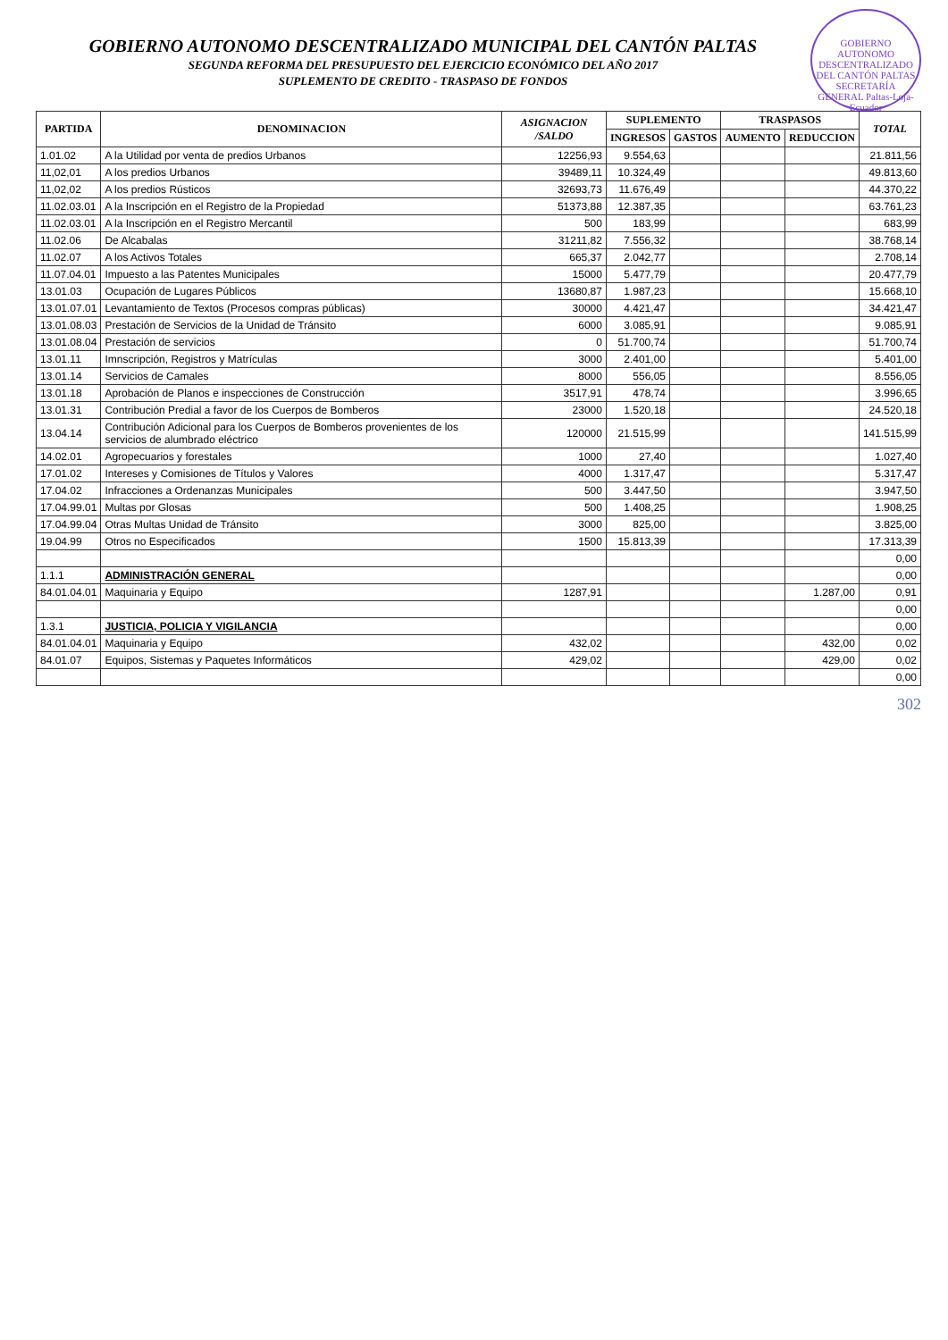GOBIERNO AUTONOMO DESCENTRALIZADO DEL CANTÓN PALTAS SECRETARÍA GENERAL Paltas-Loja-Ecuador
GOBIERNO AUTONOMO DESCENTRALIZADO MUNICIPAL DEL CANTÓN PALTAS
SEGUNDA REFORMA DEL PRESUPUESTO DEL EJERCICIO ECONÓMICO DEL AÑO 2017
SUPLEMENTO DE CREDITO - TRASPASO DE FONDOS
| PARTIDA | DENOMINACION | ASIGNACION /SALDO | SUPLEMENTO | | TRASPASOS | | TOTAL |
| --- | --- | --- | --- | --- | --- | --- | --- |
| | | | INGRESOS | GASTOS | AUMENTO | REDUCCION | |
| 1.01.02 | A la Utilidad por venta de predios Urbanos | 12256,93 | 9.554,63 | | | | 21.811,56 |
| 11,02,01 | A los predios Urbanos | 39489,11 | 10.324,49 | | | | 49.813,60 |
| 11,02,02 | A los predios Rústicos | 32693,73 | 11.676,49 | | | | 44.370,22 |
| 11.02.03.01 | A la Inscripción en el Registro de la Propiedad | 51373,88 | 12.387,35 | | | | 63.761,23 |
| 11.02.03.01 | A la Inscripción en el Registro Mercantil | 500 | 183,99 | | | | 683,99 |
| 11.02.06 | De Alcabalas | 31211,82 | 7.556,32 | | | | 38.768,14 |
| 11.02.07 | A los Activos Totales | 665,37 | 2.042,77 | | | | 2.708,14 |
| 11.07.04.01 | Impuesto a las Patentes Municipales | 15000 | 5.477,79 | | | | 20.477,79 |
| 13.01.03 | Ocupación de Lugares Públicos | 13680,87 | 1.987,23 | | | | 15.668,10 |
| 13.01.07.01 | Levantamiento de Textos (Procesos compras públicas) | 30000 | 4.421,47 | | | | 34.421,47 |
| 13.01.08.03 | Prestación de Servicios de la Unidad de Tránsito | 6000 | 3.085,91 | | | | 9.085,91 |
| 13.01.08.04 | Prestación de servicios | 0 | 51.700,74 | | | | 51.700,74 |
| 13.01.11 | Imnscripción, Registros y Matrículas | 3000 | 2.401,00 | | | | 5.401,00 |
| 13.01.14 | Servicios de Camales | 8000 | 556,05 | | | | 8.556,05 |
| 13.01.18 | Aprobación de Planos e inspecciones de Construcción | 3517,91 | 478,74 | | | | 3.996,65 |
| 13.01.31 | Contribución Predial a favor de los Cuerpos de Bomberos | 23000 | 1.520,18 | | | | 24.520,18 |
| 13.04.14 | Contribución Adicional para los Cuerpos de Bomberos provenientes de los servicios de alumbrado eléctrico | 120000 | 21.515,99 | | | | 141.515,99 |
| 14.02.01 | Agropecuarios y forestales | 1000 | 27,40 | | | | 1.027,40 |
| 17.01.02 | Intereses y Comisiones de Títulos y Valores | 4000 | 1.317,47 | | | | 5.317,47 |
| 17.04.02 | Infracciones a Ordenanzas Municipales | 500 | 3.447,50 | | | | 3.947,50 |
| 17.04.99.01 | Multas por Glosas | 500 | 1.408,25 | | | | 1.908,25 |
| 17.04.99.04 | Otras Multas Unidad de Tránsito | 3000 | 825,00 | | | | 3.825,00 |
| 19.04.99 | Otros no Especificados | 1500 | 15.813,39 | | | | 17.313,39 |
| | | | | | | | 0,00 |
| 1.1.1 | ADMINISTRACIÓN GENERAL | | | | | | 0,00 |
| 84.01.04.01 | Maquinaria y Equipo | 1287,91 | | | | 1.287,00 | 0,91 |
| | | | | | | | 0,00 |
| 1.3.1 | JUSTICIA, POLICIA Y VIGILANCIA | | | | | | 0,00 |
| 84.01.04.01 | Maquinaria y Equipo | 432,02 | | | | 432,00 | 0,02 |
| 84.01.07 | Equipos, Sistemas y Paquetes Informáticos | 429,02 | | | | 429,00 | 0,02 |
| | | | | | | | 0,00 |
302